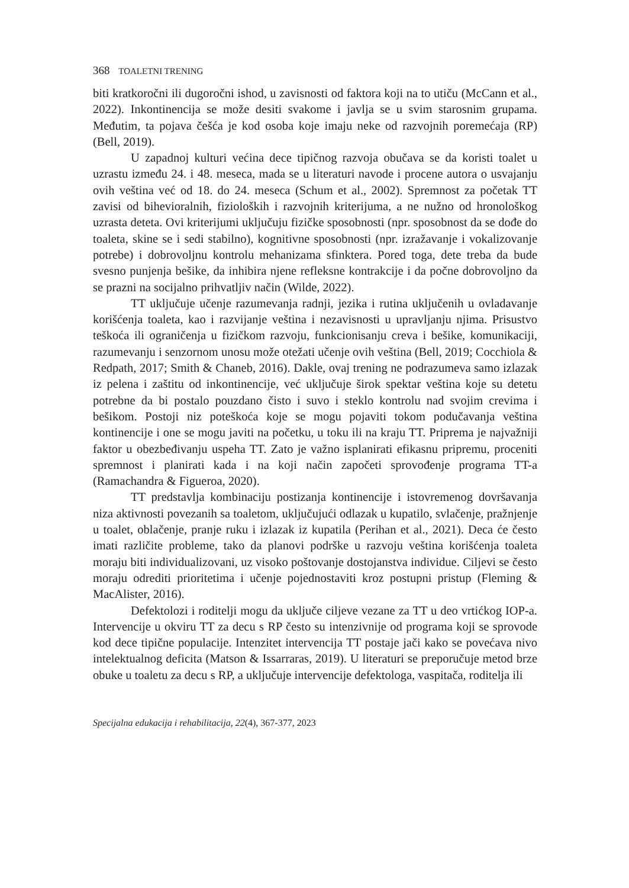368 TOALETNI TRENING
biti kratkoročni ili dugoročni ishod, u zavisnosti od faktora koji na to utiču (McCann et al., 2022). Inkontinencija se može desiti svakome i javlja se u svim starosnim grupama. Međutim, ta pojava češća je kod osoba koje imaju neke od razvojnih poremećaja (RP) (Bell, 2019).
U zapadnoj kulturi većina dece tipičnog razvoja obučava se da koristi toalet u uzrastu između 24. i 48. meseca, mada se u literaturi navode i procene autora o usvajanju ovih veština već od 18. do 24. meseca (Schum et al., 2002). Spremnost za početak TT zavisi od bihevioralnih, fizioloških i razvojnih kriterijuma, a ne nužno od hronološkog uzrasta deteta. Ovi kriterijumi uključuju fizičke sposobnosti (npr. sposobnost da se dođe do toaleta, skine se i sedi stabilno), kognitivne sposobnosti (npr. izražavanje i vokalizovanje potrebe) i dobrovoljnu kontrolu mehanizama sfinktera. Pored toga, dete treba da bude svesno punjenja bešike, da inhibira njene refleksne kontrakcije i da počne dobrovoljno da se prazni na socijalno prihvatljiv način (Wilde, 2022).
TT uključuje učenje razumevanja radnji, jezika i rutina uključenih u ovladavanje korišćenja toaleta, kao i razvijanje veština i nezavisnosti u upravljanju njima. Prisustvo teškoća ili ograničenja u fizičkom razvoju, funkcionisanju creva i bešike, komunikaciji, razumevanju i senzornom unosu može otežati učenje ovih veština (Bell, 2019; Cocchiola & Redpath, 2017; Smith & Chaneb, 2016). Dakle, ovaj trening ne podrazumeva samo izlazak iz pelena i zaštitu od inkontinencije, već uključuje širok spektar veština koje su detetu potrebne da bi postalo pouzdano čisto i suvo i steklo kontrolu nad svojim crevima i bešikom. Postoji niz poteškoća koje se mogu pojaviti tokom podučavanja veština kontinencije i one se mogu javiti na početku, u toku ili na kraju TT. Priprema je najvažniji faktor u obezbeđivanju uspeha TT. Zato je važno isplanirati efikasnu pripremu, proceniti spremnost i planirati kada i na koji način započeti sprovođenje programa TT-a (Ramachandra & Figueroa, 2020).
TT predstavlja kombinaciju postizanja kontinencije i istovremenog dovršavanja niza aktivnosti povezanih sa toaletom, uključujući odlazak u kupatilo, svlačenje, pražnjenje u toalet, oblačenje, pranje ruku i izlazak iz kupatila (Perihan et al., 2021). Deca će često imati različite probleme, tako da planovi podrške u razvoju veština korišćenja toaleta moraju biti individualizovani, uz visoko poštovanje dostojanstva individue. Ciljevi se često moraju odrediti prioritetima i učenje pojednostaviti kroz postupni pristup (Fleming & MacAlister, 2016).
Defektolozi i roditelji mogu da uključe ciljeve vezane za TT u deo vrtićkog IOP-a. Intervencije u okviru TT za decu s RP često su intenzivnije od programa koji se sprovode kod dece tipične populacije. Intenzitet intervencija TT postaje jači kako se povećava nivo intelektualnog deficita (Matson & Issarraras, 2019). U literaturi se preporučuje metod brze obuke u toaletu za decu s RP, a uključuje intervencije defektologa, vaspitača, roditelja ili
Specijalna edukacija i rehabilitacija, 22(4), 367-377, 2023